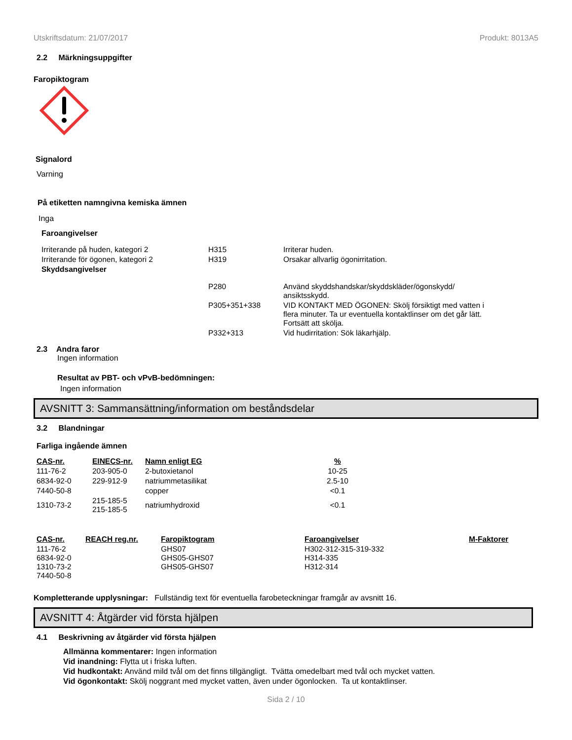Utskriftsdatum: 21/07/2017 Produkt: 8013A5
2.2 Märkningsuppgifter
Faropiktogram
Signalord
Varning
På etiketten namngivna kemiska ämnen
Inga
Faroangivelser
| Irriterande på huden, kategori 2 | H315 | Irriterar huden. |
| Irriterande för ögonen, kategori 2 | H319 | Orsakar allvarlig ögonirritation. |
| Skyddsangivelser | | |
| | P280 | Använd skyddshandskar/skyddskläder/ögonskydd/ ansiktsskydd. |
| | P305+351+338 | VID KONTAKT MED ÖGONEN: Skölj försiktigt med vatten i flera minuter. Ta ur eventuella kontaktlinser om det går lätt. Fortsätt att skölja. |
| | P332+313 | Vid hudirritation: Sök läkarhjälp. |
2.3 Andra faror
Ingen information
Resultat av PBT- och vPvB-bedömningen:
Ingen information
AVSNITT 3: Sammansättning/information om beståndsdelar
3.2 Blandningar
Farliga ingående ämnen
| CAS-nr. | EINECS-nr. | Namn enligt EG | % |
| --- | --- | --- | --- |
| 111-76-2 | 203-905-0 | 2-butoxietanol | 10-25 |
| 6834-92-0 | 229-912-9 | natriummetasilikat | 2.5-10 |
| 7440-50-8 | | copper | <0.1 |
| 1310-73-2 | 215-185-5 215-185-5 | natriumhydroxid | <0.1 |
| CAS-nr. | REACH reg.nr. | Faropiktogram | Faroangivelser | M-Faktorer |
| --- | --- | --- | --- | --- |
| 111-76-2 6834-92-0 1310-73-2 7440-50-8 | | GHS07 GHS05-GHS07 GHS05-GHS07 | H302-312-315-319-332 H314-335 H312-314 | |
Kompletterande upplysningar: Fullständig text för eventuella farobeteckningar framgår av avsnitt 16.
AVSNITT 4: Åtgärder vid första hjälpen
4.1 Beskrivning av åtgärder vid första hjälpen
Allmänna kommentarer: Ingen information
Vid inandning: Flytta ut i friska luften.
Vid hudkontakt: Använd mild tvål om det finns tillgängligt. Tvätta omedelbart med tvål och mycket vatten.
Vid ögonkontakt: Skölj noggrant med mycket vatten, även under ögonlocken. Ta ut kontaktlinser.
Sida 2 / 10